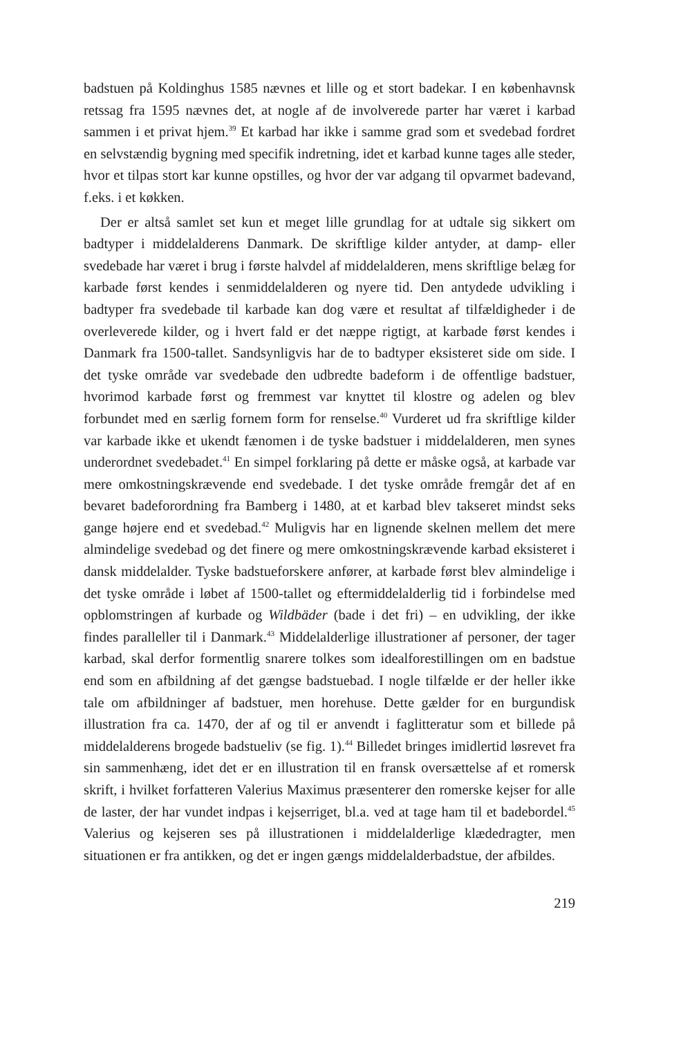badstuen på Koldinghus 1585 nævnes et lille og et stort badekar. I en københavnsk retssag fra 1595 nævnes det, at nogle af de involverede parter har været i karbad sammen i et privat hjem.<sup>39</sup> Et karbad har ikke i samme grad som et svedebad fordret en selvstændig bygning med specifik indretning, idet et karbad kunne tages alle steder, hvor et tilpas stort kar kunne opstilles, og hvor der var adgang til opvarmet badevand, f.eks. i et køkken.
Der er altså samlet set kun et meget lille grundlag for at udtale sig sikkert om badtyper i middelalderens Danmark. De skriftlige kilder antyder, at damp- eller svedebade har været i brug i første halvdel af middelalderen, mens skriftlige belæg for karbade først kendes i senmiddelalderen og nyere tid. Den antydede udvikling i badtyper fra svedebade til karbade kan dog være et resultat af tilfældigheder i de overleverede kilder, og i hvert fald er det næppe rigtigt, at karbade først kendes i Danmark fra 1500-tallet. Sandsynligvis har de to badtyper eksisteret side om side. I det tyske område var svedebade den udbredte badeform i de offentlige badstuer, hvorimod karbade først og fremmest var knyttet til klostre og adelen og blev forbundet med en særlig fornem form for renselse.<sup>40</sup> Vurderet ud fra skriftlige kilder var karbade ikke et ukendt fænomen i de tyske badstuer i middelalderen, men synes underordnet svedebadet.<sup>41</sup> En simpel forklaring på dette er måske også, at karbade var mere omkostningskrævende end svedebade. I det tyske område fremgår det af en bevaret badeforordning fra Bamberg i 1480, at et karbad blev takseret mindst seks gange højere end et svedebad.<sup>42</sup> Muligvis har en lignende skelnen mellem det mere almindelige svedebad og det finere og mere omkostningskrævende karbad eksisteret i dansk middelalder. Tyske badstueforskere anfører, at karbade først blev almindelige i det tyske område i løbet af 1500-tallet og eftermiddelalderlig tid i forbindelse med opblomstringen af kurbade og Wildbäder (bade i det fri) – en udvikling, der ikke findes paralleller til i Danmark.<sup>43</sup> Middelalderlige illustrationer af personer, der tager karbad, skal derfor formentlig snarere tolkes som idealforestillingen om en badstue end som en afbildning af det gængse badstuebad. I nogle tilfælde er der heller ikke tale om afbildninger af badstuer, men horehuse. Dette gælder for en burgundisk illustration fra ca. 1470, der af og til er anvendt i faglitteratur som et billede på middelalderens brogede badstueliv (se fig. 1).<sup>44</sup> Billedet bringes imidlertid løsrevet fra sin sammenhæng, idet det er en illustration til en fransk oversættelse af et romersk skrift, i hvilket forfatteren Valerius Maximus præsenterer den romerske kejser for alle de laster, der har vundet indpas i kejserriget, bl.a. ved at tage ham til et badebordel.<sup>45</sup> Valerius og kejseren ses på illustrationen i middelalderlige klædedragter, men situationen er fra antikken, og det er ingen gængs middelalderbadstue, der afbildes.
219